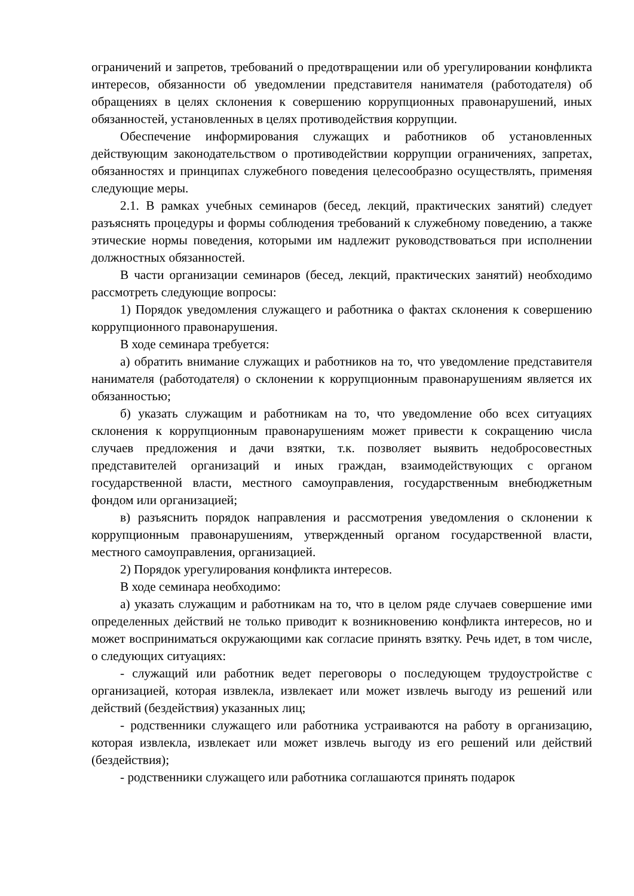ограничений и запретов, требований о предотвращении или об урегулировании конфликта интересов, обязанности об уведомлении представителя нанимателя (работодателя) об обращениях в целях склонения к совершению коррупционных правонарушений, иных обязанностей, установленных в целях противодействия коррупции.
Обеспечение информирования служащих и работников об установленных действующим законодательством о противодействии коррупции ограничениях, запретах, обязанностях и принципах служебного поведения целесообразно осуществлять, применяя следующие меры.
2.1. В рамках учебных семинаров (бесед, лекций, практических занятий) следует разъяснять процедуры и формы соблюдения требований к служебному поведению, а также этические нормы поведения, которыми им надлежит руководствоваться при исполнении должностных обязанностей.
В части организации семинаров (бесед, лекций, практических занятий) необходимо рассмотреть следующие вопросы:
1) Порядок уведомления служащего и работника о фактах склонения к совершению коррупционного правонарушения.
В ходе семинара требуется:
а) обратить внимание служащих и работников на то, что уведомление представителя нанимателя (работодателя) о склонении к коррупционным правонарушениям является их обязанностью;
б) указать служащим и работникам на то, что уведомление обо всех ситуациях склонения к коррупционным правонарушениям может привести к сокращению числа случаев предложения и дачи взятки, т.к. позволяет выявить недобросовестных представителей организаций и иных граждан, взаимодействующих с органом государственной власти, местного самоуправления, государственным внебюджетным фондом или организацией;
в) разъяснить порядок направления и рассмотрения уведомления о склонении к коррупционным правонарушениям, утвержденный органом государственной власти, местного самоуправления, организацией.
2) Порядок урегулирования конфликта интересов.
В ходе семинара необходимо:
а) указать служащим и работникам на то, что в целом ряде случаев совершение ими определенных действий не только приводит к возникновению конфликта интересов, но и может восприниматься окружающими как согласие принять взятку. Речь идет, в том числе, о следующих ситуациях:
- служащий или работник ведет переговоры о последующем трудоустройстве с организацией, которая извлекла, извлекает или может извлечь выгоду из решений или действий (бездействия) указанных лиц;
- родственники служащего или работника устраиваются на работу в организацию, которая извлекла, извлекает или может извлечь выгоду из его решений или действий (бездействия);
- родственники служащего или работника соглашаются принять подарок